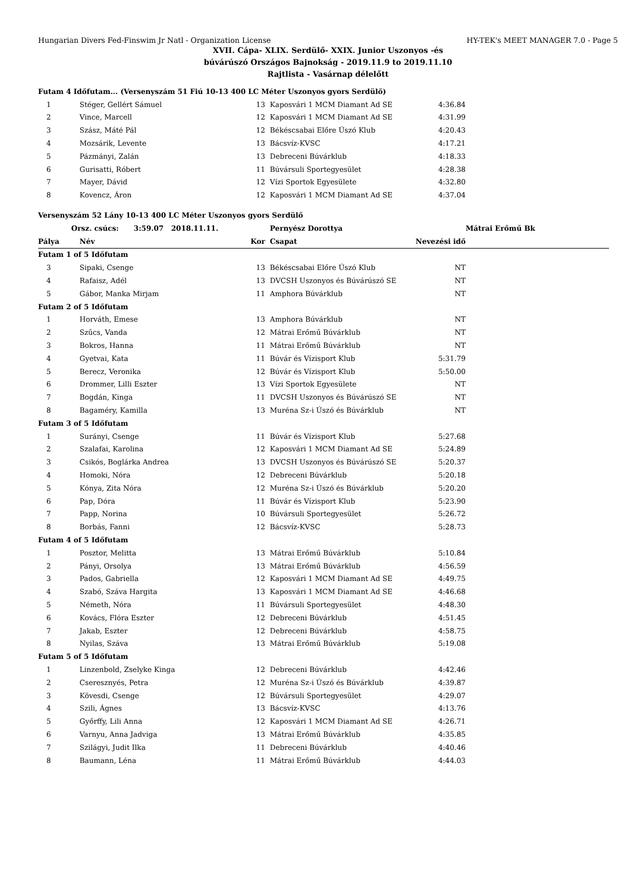Hungarian Divers Fed-Finswim Jr Natl - Organization License HY-TEK's MEET MANAGER 7.0 - Page 5
XVII. Cápa- XLIX. Serdülő- XXIX. Junior Uszonyos -és
búvárúszó Országos Bajnokság - 2019.11.9 to 2019.11.10
Rajtlista - Vasárnap délelőtt
| Futam 4 Időfutam... (Versenyszám 51 Fiú 10-13 400 LC Méter Uszonyos gyors Serdülő) | | | | | |
| 1 | Stéger, Gellért Sámuel | 13 | Kaposvári 1 MCM Diamant Ad SE | 4:36.84 | |
| 2 | Vince, Marcell | 12 | Kaposvári 1 MCM Diamant Ad SE | 4:31.99 | |
| 3 | Szász, Máté Pál | 12 | Békéscsabai Előre Úszó Klub | 4:20.43 | |
| 4 | Mozsárik, Levente | 13 | Bácsvíz-KVSC | 4:17.21 | |
| 5 | Pázmányi, Zalán | 13 | Debreceni Búvárklub | 4:18.33 | |
| 6 | Gurisatti, Róbert | 11 | Búvársuli Sportegyesület | 4:28.38 | |
| 7 | Mayer, Dávid | 12 | Vízi Sportok Egyesülete | 4:32.80 | |
| 8 | Kovencz, Áron | 12 | Kaposvári 1 MCM Diamant Ad SE | 4:37.04 | |
| Versenyszám 52 Lány 10-13 400 LC Méter Uszonyos gyors Serdülő | | | | | |
| | Orsz. csúcs: 3:59.07 2018.11.11. | | Pernyész Dorottya | | Mátrai Erőmű Bk |
| Pálya | Név | Kor | Csapat | Nevezési idő | |
| Futam 1 of 5 Időfutam | | | | | |
| 3 | Sipaki, Csenge | 13 | Békéscsabai Előre Úszó Klub | NT | |
| 4 | Rafaisz, Adél | 13 | DVCSH Uszonyos és Búvárúszó SE | NT | |
| 5 | Gábor, Manka Mirjam | 11 | Amphora Búvárklub | NT | |
| Futam 2 of 5 Időfutam | | | | | |
| 1 | Horváth, Emese | 13 | Amphora Búvárklub | NT | |
| 2 | Szűcs, Vanda | 12 | Mátrai Erőmű Búvárklub | NT | |
| 3 | Bokros, Hanna | 11 | Mátrai Erőmű Búvárklub | NT | |
| 4 | Gyetvai, Kata | 11 | Búvár és Vízisport Klub | 5:31.79 | |
| 5 | Berecz, Veronika | 12 | Búvár és Vízisport Klub | 5:50.00 | |
| 6 | Drommer, Lilli Eszter | 13 | Vízi Sportok Egyesülete | NT | |
| 7 | Bogdán, Kinga | 11 | DVCSH Uszonyos és Búvárúszó SE | NT | |
| 8 | Bagaméry, Kamilla | 13 | Muréna Sz-i Úszó és Búvárklub | NT | |
| Futam 3 of 5 Időfutam | | | | | |
| 1 | Surányi, Csenge | 11 | Búvár és Vízisport Klub | 5:27.68 | |
| 2 | Szalafai, Karolina | 12 | Kaposvári 1 MCM Diamant Ad SE | 5:24.89 | |
| 3 | Csikós, Boglárka Andrea | 13 | DVCSH Uszonyos és Búvárúszó SE | 5:20.37 | |
| 4 | Homoki, Nóra | 12 | Debreceni Búvárklub | 5:20.18 | |
| 5 | Kónya, Zita Nóra | 12 | Muréna Sz-i Úszó és Búvárklub | 5:20.20 | |
| 6 | Pap, Dóra | 11 | Búvár és Vízisport Klub | 5:23.90 | |
| 7 | Papp, Norina | 10 | Búvársuli Sportegyesület | 5:26.72 | |
| 8 | Borbás, Fanni | 12 | Bácsvíz-KVSC | 5:28.73 | |
| Futam 4 of 5 Időfutam | | | | | |
| 1 | Posztor, Melitta | 13 | Mátrai Erőmű Búvárklub | 5:10.84 | |
| 2 | Pányi, Orsolya | 13 | Mátrai Erőmű Búvárklub | 4:56.59 | |
| 3 | Pados, Gabriella | 12 | Kaposvári 1 MCM Diamant Ad SE | 4:49.75 | |
| 4 | Szabó, Száva Hargita | 13 | Kaposvári 1 MCM Diamant Ad SE | 4:46.68 | |
| 5 | Németh, Nóra | 11 | Búvársuli Sportegyesület | 4:48.30 | |
| 6 | Kovács, Flóra Eszter | 12 | Debreceni Búvárklub | 4:51.45 | |
| 7 | Jakab, Eszter | 12 | Debreceni Búvárklub | 4:58.75 | |
| 8 | Nyilas, Száva | 13 | Mátrai Erőmű Búvárklub | 5:19.08 | |
| Futam 5 of 5 Időfutam | | | | | |
| 1 | Linzenbold, Zselyke Kinga | 12 | Debreceni Búvárklub | 4:42.46 | |
| 2 | Cseresznyés, Petra | 12 | Muréna Sz-i Úszó és Búvárklub | 4:39.87 | |
| 3 | Kövesdi, Csenge | 12 | Búvársuli Sportegyesület | 4:29.07 | |
| 4 | Szili, Ágnes | 13 | Bácsvíz-KVSC | 4:13.76 | |
| 5 | Győrffy, Lili Anna | 12 | Kaposvári 1 MCM Diamant Ad SE | 4:26.71 | |
| 6 | Varnyu, Anna Jadviga | 13 | Mátrai Erőmű Búvárklub | 4:35.85 | |
| 7 | Szilágyi, Judit Ilka | 11 | Debreceni Búvárklub | 4:40.46 | |
| 8 | Baumann, Léna | 11 | Mátrai Erőmű Búvárklub | 4:44.03 | |